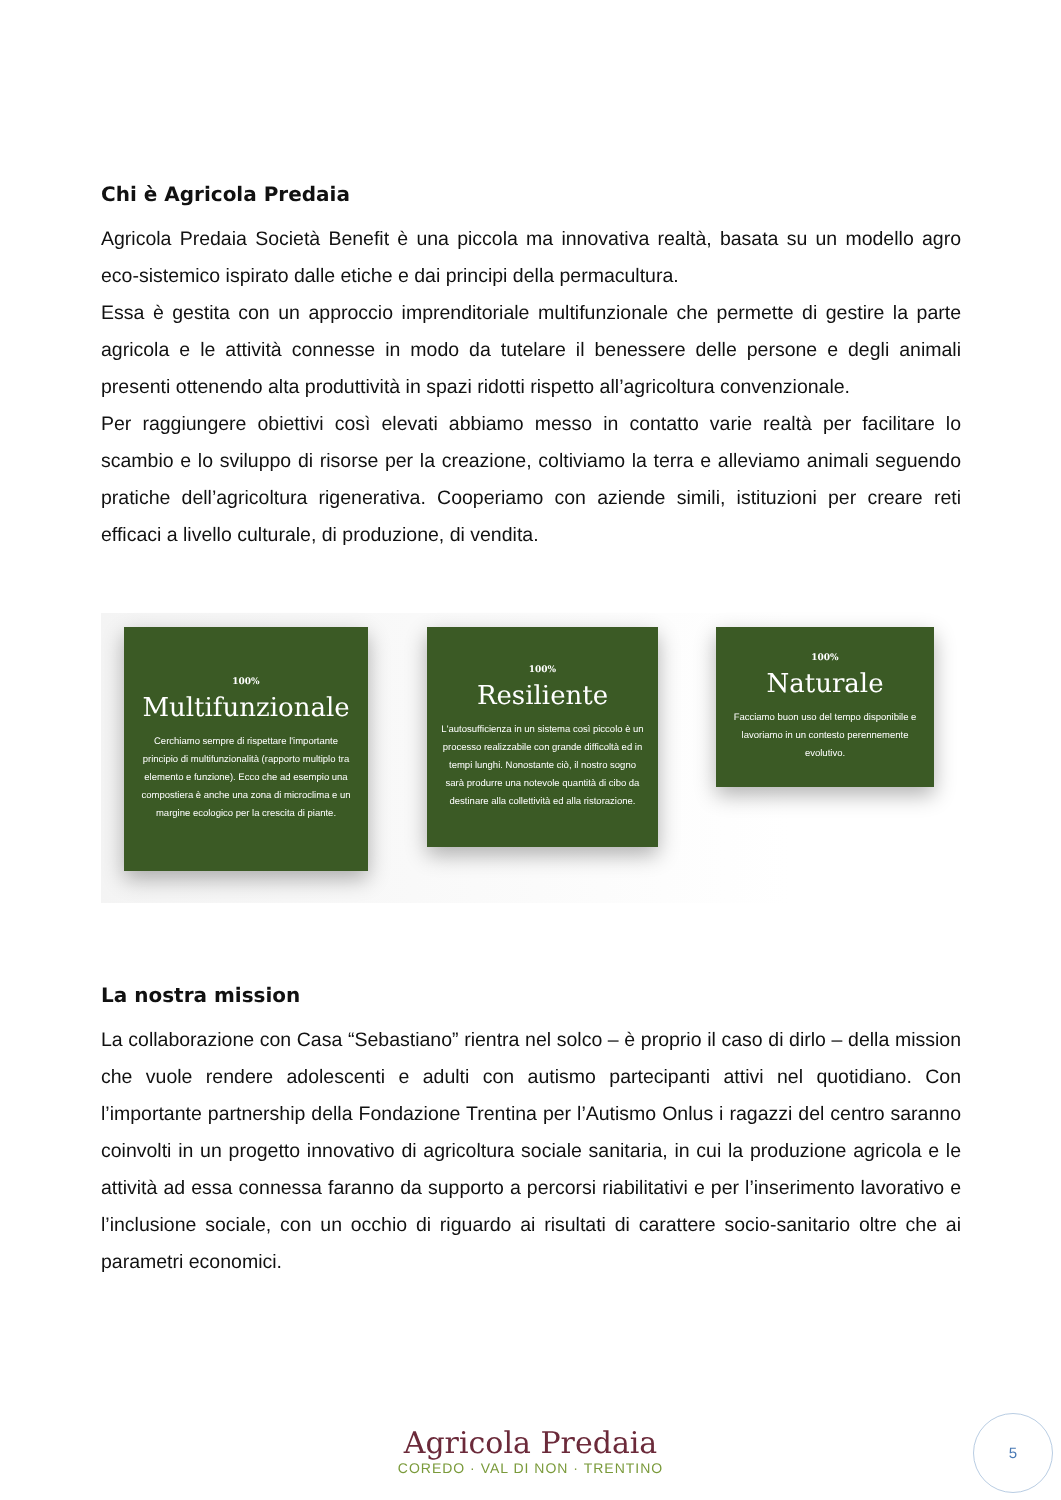Chi è Agricola Predaia
Agricola Predaia Società Benefit è una piccola ma innovativa realtà, basata su un modello agro eco-sistemico ispirato dalle etiche e dai principi della permacultura.
Essa è gestita con un approccio imprenditoriale multifunzionale che permette di gestire la parte agricola e le attività connesse in modo da tutelare il benessere delle persone e degli animali presenti ottenendo alta produttività in spazi ridotti rispetto all’agricoltura convenzionale.
Per raggiungere obiettivi così elevati abbiamo messo in contatto varie realtà per facilitare lo scambio e lo sviluppo di risorse per la creazione, coltiviamo la terra e alleviamo animali seguendo pratiche dell’agricoltura rigenerativa. Cooperiamo con aziende simili, istituzioni per creare reti efficaci a livello culturale, di produzione, di vendita.
100%
Multifunzionale
Cerchiamo sempre di rispettare l'importante principio di multifunzionalità (rapporto multiplo tra elemento e funzione). Ecco che ad esempio una compostiera è anche una zona di microclima e un margine ecologico per la crescita di piante.
100%
Resiliente
L'autosufficienza in un sistema così piccolo è un processo realizzabile con grande difficoltà ed in tempi lunghi. Nonostante ciò, il nostro sogno sarà produrre una notevole quantità di cibo da destinare alla collettività ed alla ristorazione.
100%
Naturale
Facciamo buon uso del tempo disponibile e lavoriamo in un contesto perennemente evolutivo.
La nostra mission
La collaborazione con Casa “Sebastiano” rientra nel solco – è proprio il caso di dirlo – della mission che vuole rendere adolescenti e adulti con autismo partecipanti attivi nel quotidiano. Con l’importante partnership della Fondazione Trentina per l’Autismo Onlus i ragazzi del centro saranno coinvolti in un progetto innovativo di agricoltura sociale sanitaria, in cui la produzione agricola e le attività ad essa connessa faranno da supporto a percorsi riabilitativi e per l’inserimento lavorativo e l’inclusione sociale, con un occhio di riguardo ai risultati di carattere socio-sanitario oltre che ai parametri economici.
Agricola Predaia
COREDO · VAL DI NON · TRENTINO
5